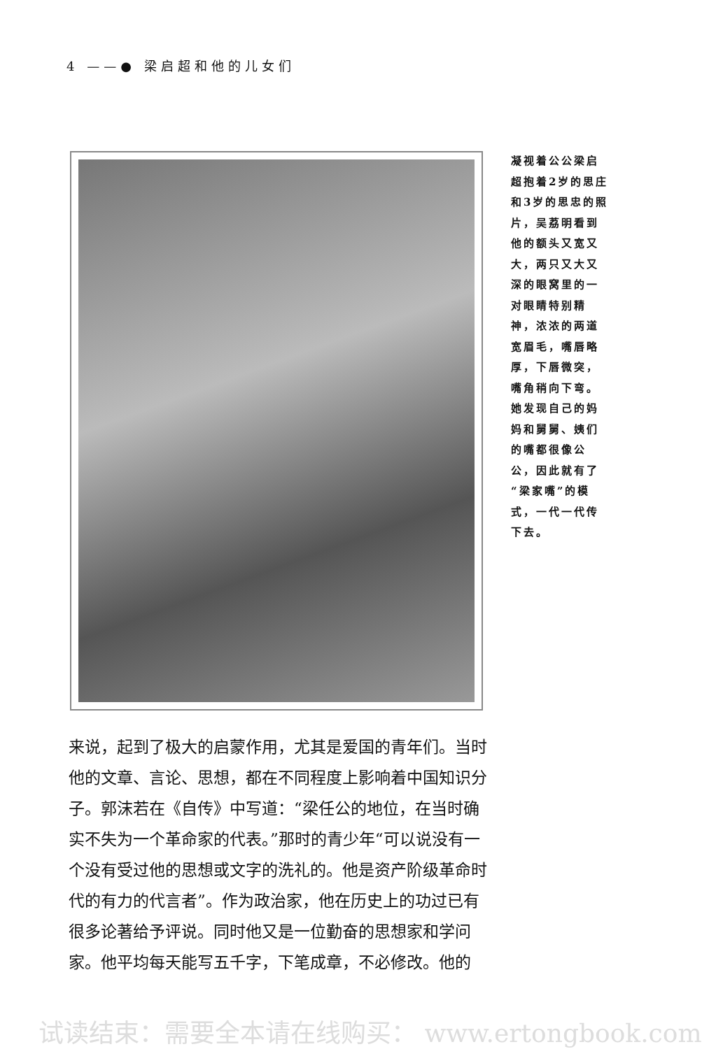4 ——● 梁启超和他的儿女们
凝视着公公梁启超抱着2岁的思庄和3岁的思忠的照片，吴荔明看到他的额头又宽又大，两只又大又深的眼窝里的一对眼睛特别精神，浓浓的两道宽眉毛，嘴唇略厚，下唇微突，嘴角稍向下弯。她发现自己的妈妈和舅舅、姨们的嘴都很像公公，因此就有了“梁家嘴”的模式，一代一代传下去。
来说，起到了极大的启蒙作用，尤其是爱国的青年们。当时他的文章、言论、思想，都在不同程度上影响着中国知识分子。郭沫若在《自传》中写道：“梁任公的地位，在当时确实不失为一个革命家的代表。”那时的青少年“可以说没有一个没有受过他的思想或文字的洗礼的。他是资产阶级革命时代的有力的代言者”。作为政治家，他在历史上的功过已有很多论著给予评说。同时他又是一位勤奋的思想家和学问家。他平均每天能写五千字，下笔成章，不必修改。他的
试读结束：需要全本请在线购买： www.ertongbook.com